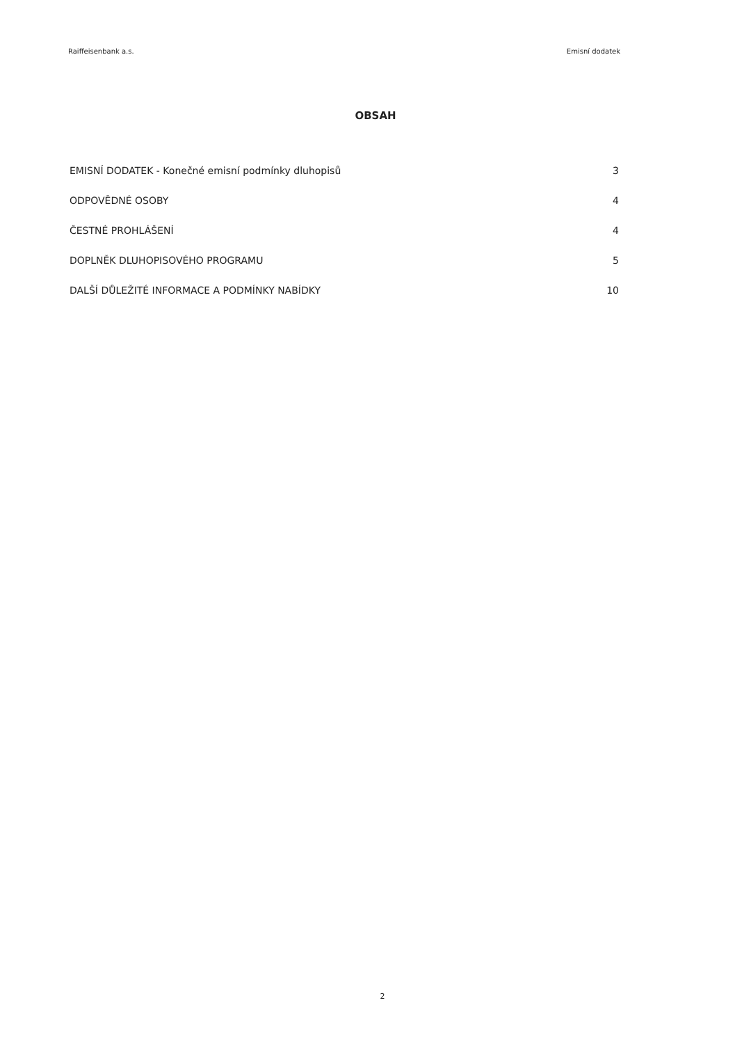Raiffeisenbank a.s. Emisní dodatek
OBSAH
EMISNÍ DODATEK - Konečné emisní podmínky dluhopisů 3
ODPOVĚDNÉ OSOBY 4
ČESTNÉ PROHLÁŠENÍ 4
DOPLNĚK DLUHOPISOVÉHO PROGRAMU 5
DALŠÍ DŮLEŽITÉ INFORMACE A PODMÍNKY NABÍDKY 10
2